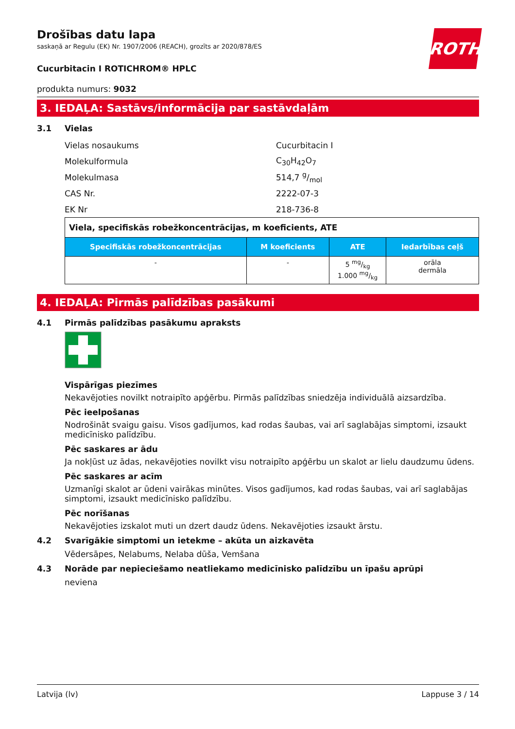ROTH
Drošības datu lapa
saskaņā ar Regulu (EK) Nr. 1907/2006 (REACH), grozīts ar 2020/878/ES
Cucurbitacin I ROTICHROM® HPLC
produkta numurs: 9032
3. IEDAĻA: Sastāvs/informācija par sastāvdaļām
3.1 Vielas
Vielas nosaukums Cucurbitacin I
Molekulformula C<sub>30</sub>H<sub>42</sub>O<sub>7</sub>
Molekulmasa 514,7 g/mol
CAS Nr. 2222-07-3
EK Nr 218-736-8
| Viela, specifiskās robežkoncentrācijas, m koeficients, ATE | | | |
| Specifiskās robežkoncentrācijas | M koeficients | ATE | Iedarbības ceļš |
| - | - | 5 mg/kg 1.000 mg/kg | orāla dermāla |
4. IEDAĻA: Pirmās palīdzības pasākumi
4.1 Pirmās palīdzības pasākumu apraksts
Vispārīgas piezīmes
Nekavējoties novilkt notraipīto apģērbu. Pirmās palīdzības sniedzēja individuālā aizsardzība.
Pēc ieelpošanas
Nodrošināt svaigu gaisu. Visos gadījumos, kad rodas šaubas, vai arī saglabājas simptomi, izsaukt medicīnisko palīdzību.
Pēc saskares ar ādu
Ja nokļūst uz ādas, nekavējoties novilkt visu notraipīto apģērbu un skalot ar lielu daudzumu ūdens.
Pēc saskares ar acīm
Uzmanīgi skalot ar ūdeni vairākas minūtes. Visos gadījumos, kad rodas šaubas, vai arī saglabājas simptomi, izsaukt medicīnisko palīdzību.
Pēc norīšanas
Nekavējoties izskalot muti un dzert daudz ūdens. Nekavējoties izsaukt ārstu.
4.2 Svarīgākie simptomi un ietekme – akūta un aizkavēta
Vēdersāpes, Nelabums, Nelaba dūša, Vemšana
4.3 Norāde par nepieciešamo neatliekamo medicīnisko palīdzību un īpašu aprūpi
neviena
Latvija (lv) Lappuse 3 / 14